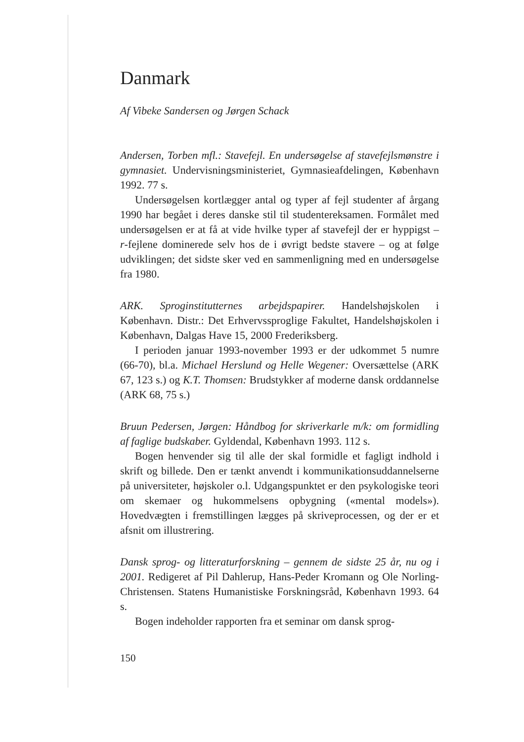Danmark
Af Vibeke Sandersen og Jørgen Schack
Andersen, Torben mfl.: Stavefejl. En undersøgelse af stavefejls­mønstre i gymnasiet. Undervisningsministeriet, Gymnasieafde­lingen, København 1992. 77 s.
Undersøgelsen kortlægger antal og typer af fejl studenter af årgang 1990 har begået i deres danske stil til studentereksamen. Formålet med undersøgelsen er at få at vide hvilke typer af sta­vefejl der er hyppigst – r-fejlene dominerede selv hos de i øvrigt bedste stavere – og at følge udviklingen; det sidste sker ved en sammenligning med en undersøgelse fra 1980.
ARK. Sproginstitutternes arbejdspapirer. Handelshøjskolen i København. Distr.: Det Erhvervssproglige Fakultet, Handels­højskolen i København, Dalgas Have 15, 2000 Frederiksberg.
I perioden januar 1993-november 1993 er der udkommet 5 numre (66-70), bl.a. Michael Herslund og Helle Wegener: Oversættelse (ARK 67, 123 s.) og K.T. Thomsen: Brudstykker af moderne dansk orddannelse (ARK 68, 75 s.)
Bruun Pedersen, Jørgen: Håndbog for skriverkarle m/k: om formidling af faglige budskaber. Gyldendal, København 1993. 112 s.
Bogen henvender sig til alle der skal formidle et fagligt ind­hold i skrift og billede. Den er tænkt anvendt i kommunikations­uddannelserne på universiteter, højskoler o.l. Udgangspunktet er den psykologiske teori om skemaer og hukommelsens opbygning («mental models»). Hovedvægten i fremstillingen lægges på skriveprocessen, og der er et afsnit om illustrering.
Dansk sprog- og litteraturforskning – gennem de sidste 25 år, nu og i 2001. Redigeret af Pil Dahlerup, Hans-Peder Kromann og Ole Norling-Christensen. Statens Humanistiske Forsknings­råd, København 1993. 64 s.
Bogen indeholder rapporten fra et seminar om dansk sprog-
150